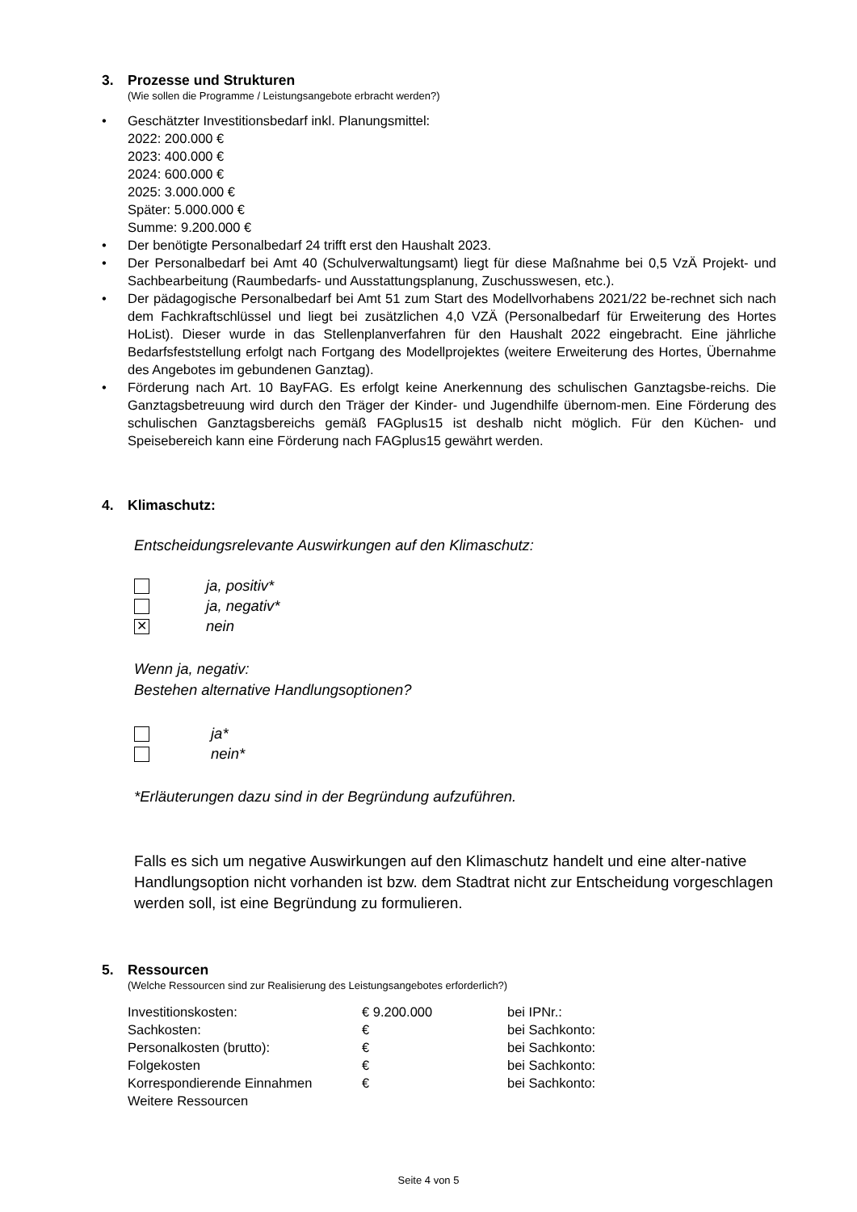3. Prozesse und Strukturen
(Wie sollen die Programme / Leistungsangebote erbracht werden?)
• Geschätzter Investitionsbedarf inkl. Planungsmittel:
2022: 200.000 €
2023: 400.000 €
2024: 600.000 €
2025: 3.000.000 €
Später: 5.000.000 €
Summe: 9.200.000 €
• Der benötigte Personalbedarf 24 trifft erst den Haushalt 2023.
• Der Personalbedarf bei Amt 40 (Schulverwaltungsamt) liegt für diese Maßnahme bei 0,5 VzÄ Projekt- und Sachbearbeitung (Raumbedarfs- und Ausstattungsplanung, Zuschusswesen, etc.).
• Der pädagogische Personalbedarf bei Amt 51 zum Start des Modellvorhabens 2021/22 be-rechnet sich nach dem Fachkraftschlüssel und liegt bei zusätzlichen 4,0 VZÄ (Personalbedarf für Erweiterung des Hortes HoList). Dieser wurde in das Stellenplanverfahren für den Haushalt 2022 eingebracht. Eine jährliche Bedarfsfeststellung erfolgt nach Fortgang des Modellprojektes (weitere Erweiterung des Hortes, Übernahme des Angebotes im gebundenen Ganztag).
• Förderung nach Art. 10 BayFAG. Es erfolgt keine Anerkennung des schulischen Ganztagsbe-reichs. Die Ganztagsbetreuung wird durch den Träger der Kinder- und Jugendhilfe übernom-men. Eine Förderung des schulischen Ganztagsbereichs gemäß FAGplus15 ist deshalb nicht möglich. Für den Küchen- und Speisebereich kann eine Förderung nach FAGplus15 gewährt werden.
4. Klimaschutz:
Entscheidungsrelevante Auswirkungen auf den Klimaschutz:
ja, positiv*
ja, negativ*
✕ nein
Wenn ja, negativ:
Bestehen alternative Handlungsoptionen?
ja*
nein*
*Erläuterungen dazu sind in der Begründung aufzuführen.
Falls es sich um negative Auswirkungen auf den Klimaschutz handelt und eine alter-native Handlungsoption nicht vorhanden ist bzw. dem Stadtrat nicht zur Entscheidung vorgeschlagen werden soll, ist eine Begründung zu formulieren.
5. Ressourcen
(Welche Ressourcen sind zur Realisierung des Leistungsangebotes erforderlich?)
| Investitionskosten: | € 9.200.000 | bei IPNr.: |
| Sachkosten: | € | bei Sachkonto: |
| Personalkosten (brutto): | € | bei Sachkonto: |
| Folgekosten | € | bei Sachkonto: |
| Korrespondierende Einnahmen | € | bei Sachkonto: |
| Weitere Ressourcen | | |
Seite 4 von 5